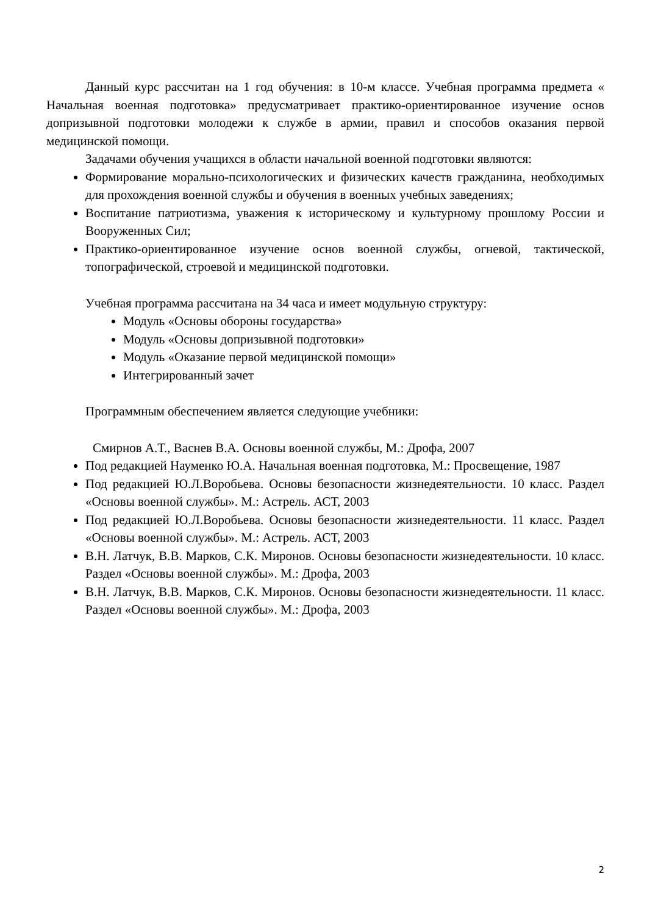Данный курс рассчитан на 1 год обучения: в 10-м классе. Учебная программа предмета « Начальная военная подготовка» предусматривает практико-ориентированное изучение основ допризывной подготовки молодежи к службе в армии, правил и способов оказания первой медицинской помощи.
Задачами обучения учащихся в области начальной военной подготовки являются:
Формирование морально-психологических и физических качеств гражданина, необходимых для прохождения военной службы и обучения в военных учебных заведениях;
Воспитание патриотизма, уважения к историческому и культурному прошлому России и Вооруженных Сил;
Практико-ориентированное изучение основ военной службы, огневой, тактической, топографической, строевой и медицинской подготовки.
Учебная программа рассчитана на 34 часа и имеет модульную структуру:
Модуль «Основы обороны государства»
Модуль «Основы допризывной подготовки»
Модуль «Оказание первой медицинской помощи»
Интегрированный зачет
Программным обеспечением является следующие учебники:
Смирнов А.Т., Васнев В.А. Основы военной службы, М.: Дрофа, 2007
Под редакцией Науменко Ю.А. Начальная военная подготовка, М.: Просвещение, 1987
Под редакцией Ю.Л.Воробьева. Основы безопасности жизнедеятельности. 10 класс. Раздел «Основы военной службы». М.: Астрель. АСТ, 2003
Под редакцией Ю.Л.Воробьева. Основы безопасности жизнедеятельности. 11 класс. Раздел «Основы военной службы». М.: Астрель. АСТ, 2003
В.Н. Латчук, В.В. Марков, С.К. Миронов. Основы безопасности жизнедеятельности. 10 класс. Раздел «Основы военной службы». М.: Дрофа, 2003
В.Н. Латчук, В.В. Марков, С.К. Миронов. Основы безопасности жизнедеятельности. 11 класс. Раздел «Основы военной службы». М.: Дрофа, 2003
2